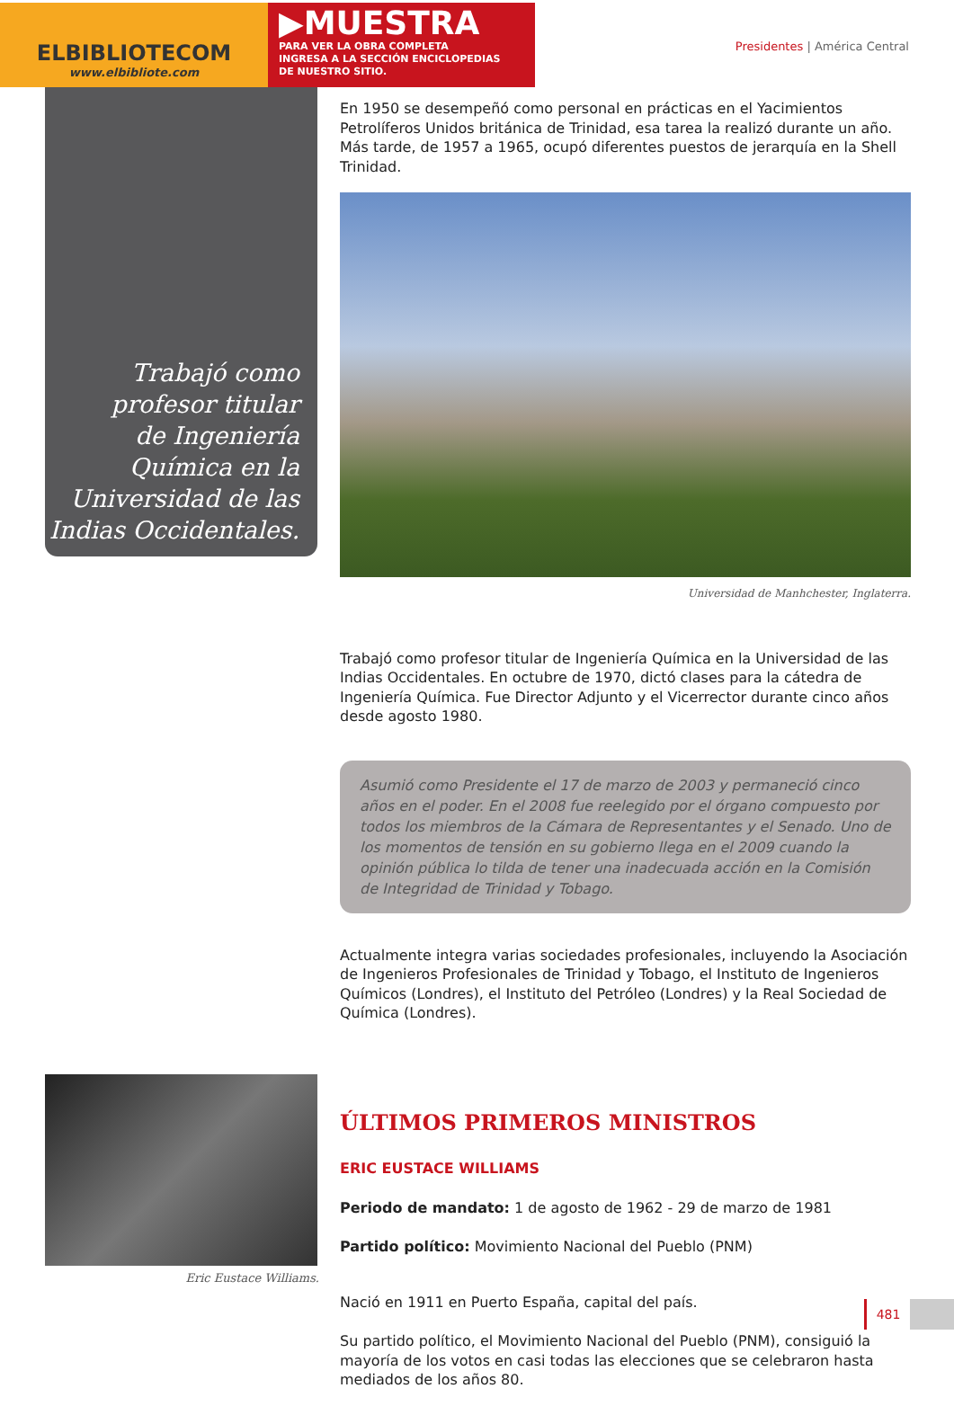ELBIBLIOTECOM
www.elbibliote.com
▶MUESTRA
PARA VER LA OBRA COMPLETA
INGRESA A LA SECCIÓN ENCICLOPEDIAS
DE NUESTRO SITIO.
Presidentes | América Central
Trabajó como
profesor titular
de Ingeniería
Química en la
Universidad de las
Indias Occidentales.
En 1950 se desempeñó como personal en prácticas en el Yacimientos Petrolíferos Unidos británica de Trinidad, esa tarea la realizó durante un año. Más tarde, de 1957 a 1965, ocupó diferentes puestos de jerarquía en la Shell Trinidad.
Universidad de Manhchester, Inglaterra.
Trabajó como profesor titular de Ingeniería Química en la Universidad de las Indias Occidentales. En octubre de 1970, dictó clases para la cátedra de Ingeniería Química. Fue Director Adjunto y el Vicerrector durante cinco años desde agosto 1980.
Asumió como Presidente el 17 de marzo de 2003 y permaneció cinco años en el poder. En el 2008 fue reelegido por el órgano compuesto por todos los miembros de la Cámara de Representantes y el Senado. Uno de los momentos de tensión en su gobierno llega en el 2009 cuando la opinión pública lo tilda de tener una inadecuada acción en la Comisión de Integridad de Trinidad y Tobago.
Actualmente integra varias sociedades profesionales, incluyendo la Asociación de Ingenieros Profesionales de Trinidad y Tobago, el Instituto de Ingenieros Químicos (Londres), el Instituto del Petróleo (Londres) y la Real Sociedad de Química (Londres).
ÚLTIMOS PRIMEROS MINISTROS
ERIC EUSTACE WILLIAMS
Periodo de mandato: 1 de agosto de 1962 - 29 de marzo de 1981
Partido político: Movimiento Nacional del Pueblo (PNM)
Nació en 1911 en Puerto España, capital del país.
Su partido político, el Movimiento Nacional del Pueblo (PNM), consiguió la mayoría de los votos en casi todas las elecciones que se celebraron hasta mediados de los años 80.
Eric Eustace Williams.
481